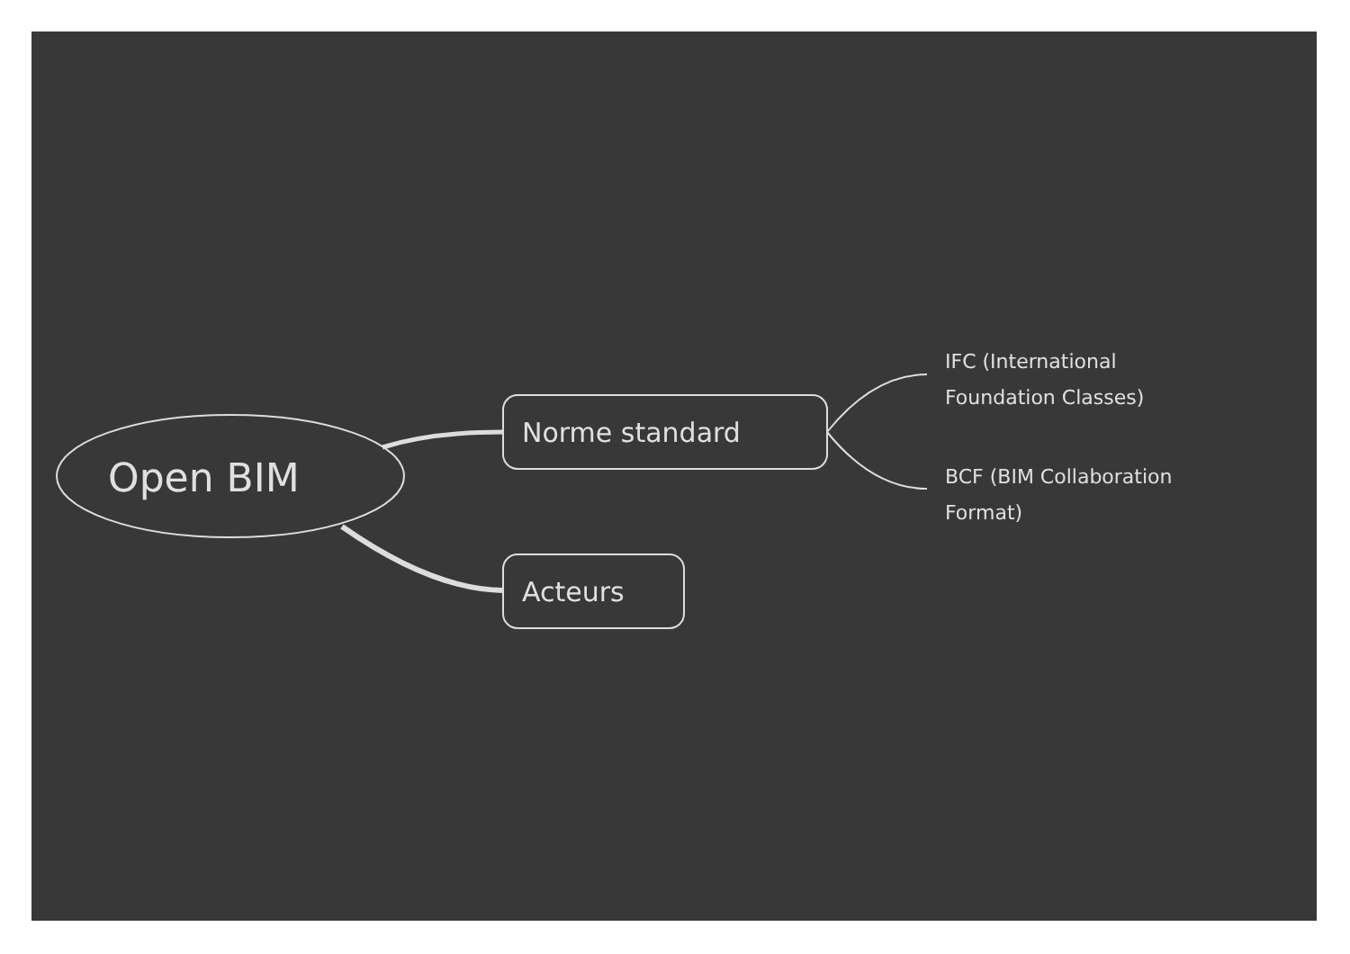Open BIM
Norme standard
Acteurs
IFC (International
Foundation Classes)
BCF (BIM Collaboration
Format)